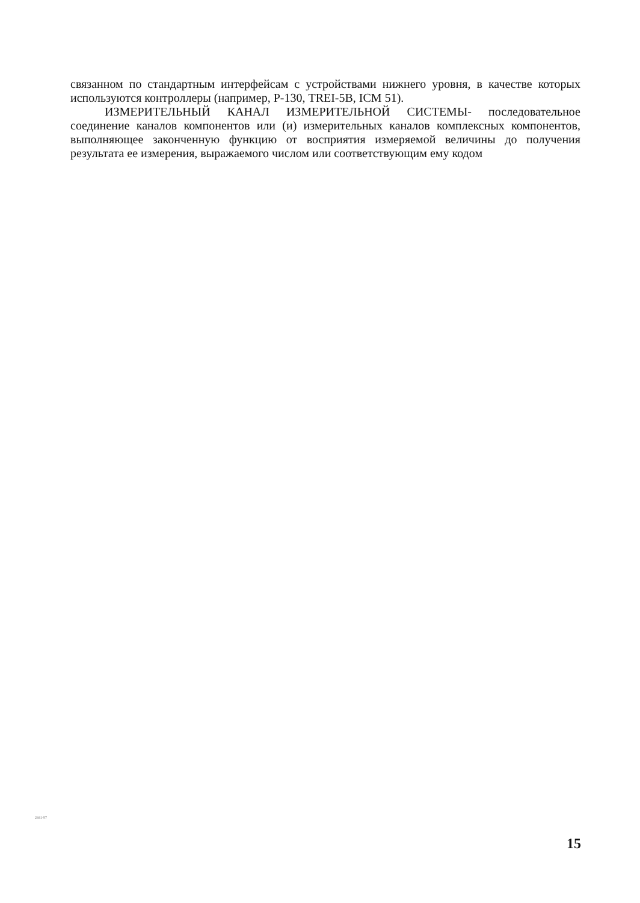связанном по стандартным интерфейсам с устройствами нижнего уровня, в качестве которых используются контроллеры (например, Р-130, TREI-5B, ICM 51).
ИЗМЕРИТЕЛЬНЫЙ КАНАЛ ИЗМЕРИТЕЛЬНОЙ СИСТЕМЫ- последовательное соединение каналов компонентов или (и) измерительных каналов комплексных компонентов, выполняющее законченную функцию от восприятия измеряемой величины до получения результата ее измерения, выражаемого числом или соответствующим ему кодом
2441-97
15